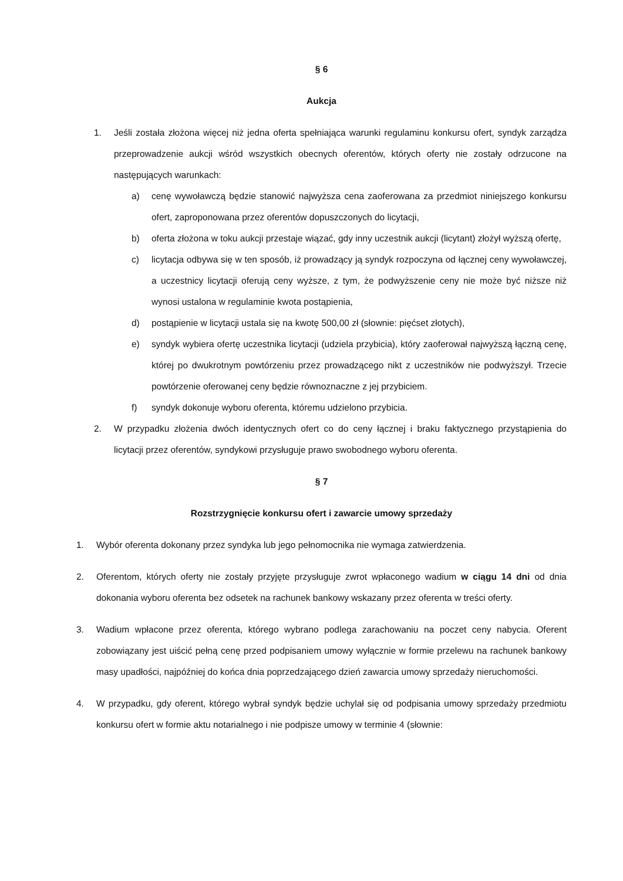§ 6
Aukcja
1. Jeśli została złożona więcej niż jedna oferta spełniająca warunki regulaminu konkursu ofert, syndyk zarządza przeprowadzenie aukcji wśród wszystkich obecnych oferentów, których oferty nie zostały odrzucone na następujących warunkach:
a) cenę wywoławczą będzie stanowić najwyższa cena zaoferowana za przedmiot niniejszego konkursu ofert, zaproponowana przez oferentów dopuszczonych do licytacji,
b) oferta złożona w toku aukcji przestaje wiązać, gdy inny uczestnik aukcji (licytant) złożył wyższą ofertę,
c) licytacja odbywa się w ten sposób, iż prowadzący ją syndyk rozpoczyna od łącznej ceny wywoławczej, a uczestnicy licytacji oferują ceny wyższe, z tym, że podwyższenie ceny nie może być niższe niż wynosi ustalona w regulaminie kwota postąpienia,
d) postąpienie w licytacji ustala się na kwotę 500,00 zł (słownie: pięćset złotych),
e) syndyk wybiera ofertę uczestnika licytacji (udziela przybicia), który zaoferował najwyższą łączną cenę, której po dwukrotnym powtórzeniu przez prowadzącego nikt z uczestników nie podwyższył. Trzecie powtórzenie oferowanej ceny będzie równoznaczne z jej przybiciem.
f) syndyk dokonuje wyboru oferenta, któremu udzielono przybicia.
2. W przypadku złożenia dwóch identycznych ofert co do ceny łącznej i braku faktycznego przystąpienia do licytacji przez oferentów, syndykowi przysługuje prawo swobodnego wyboru oferenta.
§ 7
Rozstrzygnięcie konkursu ofert i zawarcie umowy sprzedaży
1. Wybór oferenta dokonany przez syndyka lub jego pełnomocnika nie wymaga zatwierdzenia.
2. Oferentom, których oferty nie zostały przyjęte przysługuje zwrot wpłaconego wadium w ciągu 14 dni od dnia dokonania wyboru oferenta bez odsetek na rachunek bankowy wskazany przez oferenta w treści oferty.
3. Wadium wpłacone przez oferenta, którego wybrano podlega zarachowaniu na poczet ceny nabycia. Oferent zobowiązany jest uiścić pełną cenę przed podpisaniem umowy wyłącznie w formie przelewu na rachunek bankowy masy upadłości, najpóźniej do końca dnia poprzedzającego dzień zawarcia umowy sprzedaży nieruchomości.
4. W przypadku, gdy oferent, którego wybrał syndyk będzie uchylał się od podpisania umowy sprzedaży przedmiotu konkursu ofert w formie aktu notarialnego i nie podpisze umowy w terminie 4 (słownie: